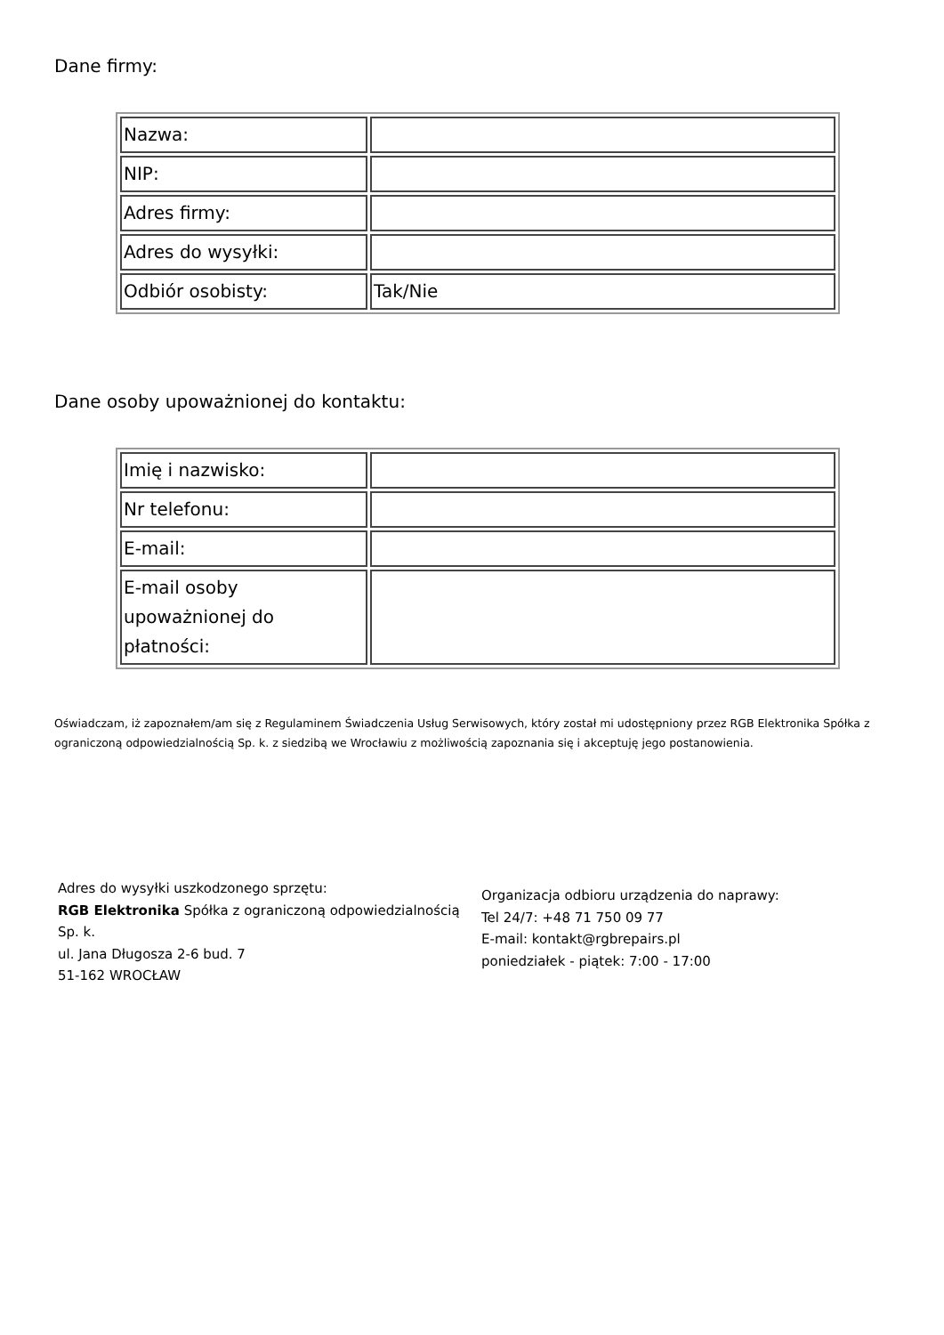Dane firmy:
| Nazwa: | |
| NIP: | |
| Adres firmy: | |
| Adres do wysyłki: | |
| Odbiór osobisty: | Tak/Nie |
Dane osoby upoważnionej do kontaktu:
| Imię i nazwisko: | |
| Nr telefonu: | |
| E-mail: | |
| E-mail osoby upoważnionej do płatności: | |
Oświadczam, iż zapoznałem/am się z Regulaminem Świadczenia Usług Serwisowych, który został mi udostępniony przez RGB Elektronika Spółka z ograniczoną odpowiedzialnością Sp. k. z siedzibą we Wrocławiu z możliwością zapoznania się i akceptuję jego postanowienia.
Adres do wysyłki uszkodzonego sprzętu:
RGB Elektronika Spółka z ograniczoną odpowiedzialnością Sp. k.
ul. Jana Długosza 2-6 bud. 7
51-162 WROCŁAW
Organizacja odbioru urządzenia do naprawy:
Tel 24/7: +48 71 750 09 77
E-mail: kontakt@rgbrepairs.pl
poniedziałek - piątek: 7:00 - 17:00